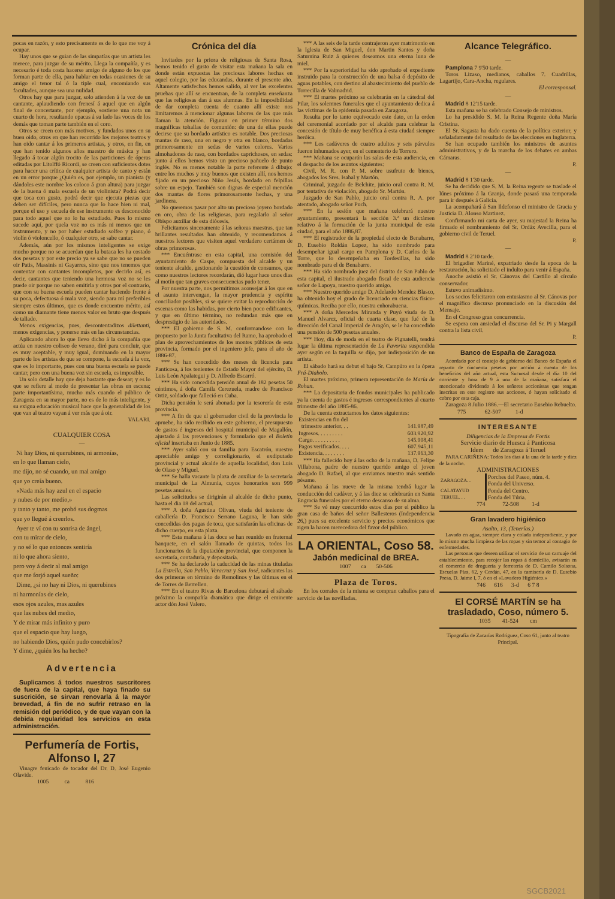pocas en razón, y esto precisamente es de lo que me voy á ocupar.
Hay unos que se guian de las simpatías que un artista les merece, para juzgar de su mérito. Llega la compañía, y es necesario é toda costa hacerse amigo de alguno de los que forman parte de ella, para hablar en todas ocasiones de su amigo el tenor tal ó la tiple cual, encomiando sus facultades, aunque sea una nulidad.
Otros hay que para juzgar, solo atienden á la voz de un cantante, aplaudiendo con frenesí á aquel que en algún final de concertante, por ejemplo, sostiene una nota un cuarto de hora, resultando opacas á su lado las voces de los demás que toman parte también en el coro.
Otros se creen con más motivos, y fundados unos en su buen oido, otros en que han recorrido los mejores teatros y han oido cantar á los primeros artistas, y otros, en fin, en que han tenido algunos años maestro de música y han llegado á tocar algún trocito de las particiones de óperas editadas por Litolffó Ricordi, se creen con suficientes dotes para hacer una crítica de cualquier artista de canto y están en un error porque ¿Quién es, por ejemplo, un pianista (y dándoles este nombre los coloco á gran altura) para juzgar de la buena ó mala escuela de un violinista? Podrá decir que toca con gusto, podrá decir que ejecuta piezas que deben ser difíciles, pero nunca que lo hace bien ni mal, porque el uso y escuela de ese instrumento es desconocido para todo aquel que no lo ha estudiado. Pues lo mismo sucede aquí, por quela voz no es más ni menos que un instrumento, y no por haber estudiado solfeo y piano, ó violín ó violoncello, ó cualquier otro, se sabe cantar.
Además, aún por los mismos inteligentes se exige mucho porque no se acuerdan que la butaca les ha costado dos pesetas y por este precio ya se sabe que no se pueden oir Patis, Massinis ni Gayarres, sino que nos tenemos que contentar con cantantes incompletos, por decirlo así, es decir, cantantes que teniendo una hermosa voz no se les puede oir porque no saben emitirla y otros por el contrario, que con su buena escuela pueden cantar haciendo frente á su poca, defectuosa ó mala voz, siendo para mí preferibles siempre estos últimos, que es donde encuentro mérito, así como un diamante tiene menos valor en bruto que después de tallado.
Menos exigencias, pues, descontentadizos dilettanti, menos exigencias, y ponerse más en las circunstancias.
Aplicando ahora lo que llevo dicho á la compañía que actúa en nuestro coliseo de verano, diré para concluir, que es muy aceptable, y muy igual, dominando en la mayor parte de los artistas de que se compone, la escuela á la voz, que es lo importante, pues con una buena escuela se puede cantar, pero con una buena voz sin escuela, es imposible.
Un solo detalle hay que deja bastante que desear; y es lo que se refiere al modo de presentar las obras en escena; parte importantísima, mucho más cuando el público de Zaragoza en su mayor parte, no es de lo más inteligente, y su exigua educación musical hace que la generalidad de los que van al teatro vayan á ver más que á oir.
VALARI.
CUALQUIER COSA
—
Ni hay Dios, ni querubines, ni armonías,
en lo que llaman cielo,
me dijo, no sé cuando, un mal amigo
que yo creía bueno.
«Nada más hay azul en el espacio
y nubes de por medio,»
y tanto y tanto, me probó sus dogmas
que yo llegué á creerlos.
Ayer te ví con tu sonrisa de ángel,
con tu mirar de cielo,
y no sé lo que entonces sentiría
ni lo que ahora siento,
pero voy á decir al mal amigo
que me forjó aquel sueño:
Dime, ¿si no hay ni Dios, ni querubines
ni harmonías de cielo,
esos ojos azules, mas azules
que las nubes del medio,
Y de mirar más infinito y puro
que el espacio que hay luego,
no habiendo Dios, quién pudo concebirlos?
Y dime, ¿quién los ha hecho?
Advertencia
Suplicamos á todos nuestros suscritores de fuera de la capital, que haya finado su suscrición, se sirvan renovarla á la mayor brevedad, á fin de no sufrir retraso en la remisión del periódico, y de que vayan con la debida regularidad los servicios en esta administración.
Perfumería de Fortis, Alfonso I, 27
Vinagre fenicado de tocador del Dr. D. José Eugenio Olavide.
1005 ca 816
Crónica del día
Invitados por la priora de religiosas de Santa Rosa, hemos tenido el gusto de visitar esta mañana la sala en donde están expuestas las preciosas labores hechas en aquel colegio, por las educandas, durante el presente año. Altamente satisfechos hemos salido, al ver las excelentes pruebas que allí se encuentran, de la completa enseñanza que las religiosas dan á sus alumnas. En la imposibilidad de dar completa cuenta de cuanto allí existe nos limitaremos á mencionar algunas labores de las que más llaman la atención. Figuran en primer término dos magníficas tohallas de comunión: de una de ellas puede decirse que su bordado artístico es notable. Dos preciosas mantas de raso, una en negro y otra en blanco, bordadas primorosamente en sedas de varios colores. Varios almohadones de raso, con bordados caprichosos, en sedas: junto á ellos hemos visto un precioso pañuelo de punto inglés. No es menos notable la parte referente á dibujo: entre los muchos y muy buenos que existen allí, nos hemos fijado en un precioso Niño Jesús, bordado en felpillas sobre un espejo. También son dignas de especial mención dos mantas de flores primorosamente hechas, y una jardinera.
No queremos pasar por alto un precioso joyero bordado en oro, obra de las religiosas, para regalarlo al señor Obispo auxiliar de esta diócesis.
Felicitamos sinceramente á las señoras maestras, que tan brillantes resultados han obtenido, y recomendamos á nuestros lectores que visiten aquel verdadero certámen de obras primorosas.
*** Encuéntrase en esta capital, una comisión del ayuntamiento de Caspe, compuesta del alcalde y un teniente alcalde, gestionando la cuestión de consumos, que como nuestros lectores recordarán, dió lugar hace unos dias al motín que tan graves consecuencias pudo tener.
Por nuestra parte, nos permitimos aconsejar á los que en el asunto intervengan, la mayor prudencia y espíritu conciliador posibles, si se quiere evitar la reproducción de escenas como las habidas, por cierto bien poco edificantes, y que en último término, no redundan más que en desprestigio de las autoridades.
*** El gobierno de S. M. conformandose con lo propuesto por la Junta facultativa del Ramo, ha aprobado el plan de aprovechamientos de los montes públicos de esta provincia, formado por el ingeniero jefe, para el año de 1886-87.
*** Se han concedido dos meses de licencia para Panticosa, á los tenientes de Estado Mayor del ejército, D. Luis León Apalategui y D. Alfredo Escarró.
*** Ha sido concedida pensión anual de 182 pesetas 50 céntimos, á doña Camila Cerezuela, madre de Francisco Ortiz, soldado que falleció en Cuba.
Dicha pensión le será abonada por la tesorería de esta provincia.
*** A fin de que el gobernador civil de la provincia lo apruebe, ha sido recibido en este gobierno, el presupuesto de gastos é ingresos del hospital municipal de Magallón, ajustado á las prevenciones y formulario que el Boletín oficial insertaba en Junio de 1885.
*** Ayer salió con su familia para Escatrón, nuestro apreciable amigo y correligionario, el exdiputado provincial y actual alcalde de aquella localidad, don Luis de Olaso y Miguel.
*** Se halla vacante la plaza de auxiliar de la secretaría municipal de La Almunia, cuyos honorarios son 999 pesetas anuales.
Las solicitudes se dirigirán al alcalde de dicho punto, hasta el dia 18 del actual.
*** A doña Agustina Olivan, viuda del teniente de caballería D. Francisco Serrano Laguna, le han sido concedidas dos pagas de toca, que satisfarán las oficinas de dicho cuerpo, en esta plaza.
*** Esta mañana á las doce se han reunido en fraternal banquete, en el salón llamado de quintas, todos los funcionarios de la diputación provincial, que componen la secretaría, contaduría, y depositaría.
*** Se ha declarado la caducidad de las minas tituladas La Estrella, San Pablo, Veracruz y San José, radicantes las dos primeras en término de Remolinos y las últimas en el de Torres de Berrellen.
*** En el teatro Rivas de Barcelona debutará el sábado próximo la compañía dramática que dirige el eminente actor dón José Valero.
*** A las seis de la tarde contrajeron ayer matrimonio en la Iglesia de San Miguel, don Martin Santos y doña Saturnina Ruiz á quienes deseamos una eterna luna de miel.
*** Por la superioridad ha sido aprobado el expediente instruido para la construcción de una balsa ó depósito de aguas potables, con destino al abastecimiento del pueblo de Torrecilla de Valmadrid.
*** El martes próximo se celebrarán en la cátedral del Pilar, los solemnes funerales que el ayuntamiento dedica á las víctimas de la epidemia pasada en Zaragoza.
Resulta por lo tanto equivocado este dato, en la orden del ceremonial acordado por el alcalde para celebrar la concesión de título de muy benéfica á esta ciudad siempre heróica.
*** Los cadáveres de cuatro adultos y seis párvulos fueron inhumados ayer, en el cementerio de Torrero.
*** Mañana se ocuparán las salas de esta audiencia, en el despacho de los asuntos siguientes:
Civil, M. R. con P. M. sobre usufruto de bienes, abogados los Sres. Isabal y Martón.
Criminal, juzgado de Belchite, juicio oral contra R. M. por tentativa de violación, abogado Sr. Martón.
Juzgado de San Pablo, juicio oral contra R. A. por atentado, abogado señor Puch.
*** En la sesión que mañana celebrará nuestro ayuntamiento, presentará la sección 3.ª un dictámen relativo á la formación de la junta municipal de esta ciudad, para el año 1886,87.
*** El registrador de la propiedad electo de Benabarre, D. Eusebio Roldán Lopez, ha sido nombrado para desempeñar igual cargo en Pamplona y D. Carlos de la Torre, que lo desempeñaba en Tordesillas, ha sido nombrado para el de Benabarre.
*** Ha sido nombrado juez del distrito de San Pablo de esta capital, el ilustrado abogado fiscal de esta audiencia señor de Lapoya, nuestro querido amigo.
*** Nuestro querido amigo D. Adelardo Mendez Blasco, ha obtenido hoy el grado de licenciado en ciencias físico-químicas. Reciba por ello, nuestra enhorabuena.
*** A doña Mercedes Miranda y Puyó viuda de D. Manuel Alvarez, oficial de cuarta clase, que fué de la dirección del Canal Imperial de Aragón, se le ha concedido una pensión de 500 pesetas anuales.
*** Hoy, día de moda en el teatro de Pignatelli, tendrá lugar la última representación de La Favorita suspendida ayer según en la taquilla se dijo, por indisposición de un artista.
El sábado hará su debut el bajo Sr. Campúro en la ópera Frá-Diabolo.
El martes próximo, primera representación de María de Rohan.
*** La depositaria de fondos municipales ha publicado ya la cuenta de gastos é ingresos correspondientes al cuarto trimestre del año 1885-86.
De la cuenta extractamos los datos siguientes:
| Existencias en fin del | |
| trimestre anterior. . . | 141.987,49 |
| Ingresos. . . . . . . . . | 603.920,92 |
| Cargo. . . . . . . . . . | 145.908,41 |
| Pagos verificados. . . . | 607.945,11 |
| Existencia. . . . . . . . | 137.963,30 |
*** Ha fallecido hoy á las ocho de la mañana, D. Felipe Villabona, padre de nuestro querido amigo el joven abogado D. Rafael, al que enviamos nuestro más sentido pésame.
Mañana á las nueve de la misma tendrá lugar la conducción del cadáver, y á las diez se celebrarán en Santa Engracia funerales por el eterno descanso de su alma.
*** Se vé muy concurrido estos días por el público la gran casa de baños del señor Ballesteros (Independencia 26,) pues su excelente servicio y precios económicos que rigen la hacen merecedora del favor del público.
LA ORIENTAL, Coso 58.
Jabón medicinal de BREA.
1007 ca 50-506
Plaza de Toros.
En los corrales de la misma se compran caballos para el servicio de las novilladas.
Alcance Telegráfico.
—
Pamplona 7 9'50 tarde.
Toros Lizaso, medianos, caballos 7. Cuadrillas, Lagartijo, Cara-Ancha, regulares.
El corresponsal.
—
Madrid 8 12'15 tarde.
Esta mañana se ha celebrado Consejo de ministros.
Lo ha presidido S. M. la Reina Regente doña María Cristina.
El Sr. Sagasta ha dado cuenta de la política exterior, y señaladamente del resultado de las elecciones en Inglaterra.
Se han ocupado también los ministros de asuntos administrativos, y de la marcha de los debates en ambas Cámaras.
P.
—
Madrid 8 1'30 tarde.
Se ha decidido que S. M. la Reina regente se traslade el lúnes próximo á la Granja, donde pasará una temporada para ir después á Galicia.
La acompañará á San Ildefonso el ministro de Gracia y Justicia D. Alonso Martinez.
Confirmando mi carta de ayer, su majestad la Reina ha firmado el nombramiento del Sr. Ordáx Avecilla, para el gobierno civil de Teruel.
P.
—
Madrid 8 2'10 tarde.
El brigadier Mariné, expatriado desde la epoca de la restauración, ha solicitado el indulto para venir á España.
Anoche asistió el Sr. Cánovas del Castillo al círculo conservador.
Estuvo animadísimo.
Los socios felicitaron con entusiasmo al Sr. Cánovas por el magnífico discurso pronunciado en la discusión del Mensaje.
En el Congreso gran concurrencia.
Se espera con ansiedad el discurso del Sr. Pi y Margall contra la lista civil.
P.
Banco de España de Zaragoza
Acordado por el consejo de gobierno del Banco de España el reparto de cincuenta pesetas por acción á cuenta de los beneficios del año actual, esta Sucursal desde el dia 10 del corriente y hora de 9 á una de la mañana, satisfará el mencionado dividendo á los señores accionistas que tengan inscritas en este registro sus acciones, ó hayan solicitado el cobro por esta caja.
Zaragoza 8 Julio 1886.—El secretario Eusebio Rebuelto.
775 62-507 1-d
INTERESANTE
Diligencias de la Empresa de Fortis
Servicio diario de Huesca á Panticosa
Idem de Zaragoza á Teruel
PARA CARIÑENA: Todos los dias á la una de la tarde y diez de la noche.
ADMINISTRACIONES
| ZARAGOZA. . | Porches del Paseo, núm. 4. |
| | Fonda del Universo. |
| CALATAYUD | Fonda del Centro. |
| TERUEL. . . | Fonda del Túria. |
774 72-508 1-d
Gran lavadero higiénico
Asalto, 13, (Tenerías.)
Lavado en agua, siempre clara y colada independiente, y por lo mismo mucha limpieza de las ropas y sin temor al contagio de enfermedades.
Las personas que deseen utilizar el servicio de un carruaje del establecimiento, para recojer las ropas á domicilio, avisarán en el comercio de droguería y ferretería de D. Camilo Solsona, Escuelas Pías, 62, y Cerdán, 47, en la camisería de D. Eusebio Presa, D. Jaime I, 7, ó en el «Lavadero Higiénico.»
746 616 3-d 6 7 8
El CORSÉ MARTÍN se ha trasladado, Coso, número 5.
1035 41-524 cm
Tipografía de Zacarías Rodriguez, Coso 61, junto al teatro Principal.
SGCB2021